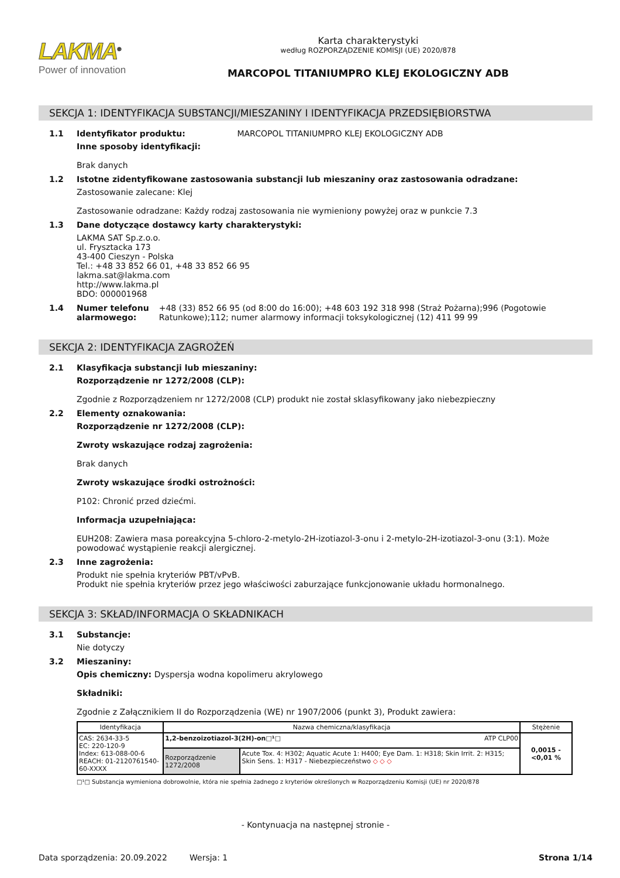LAKMA<sup>®</sup>
Power of innovation
Karta charakterystyki
według ROZPORZĄDZENIE KOMISJI (UE) 2020/878
MARCOPOL TITANIUMPRO KLEJ EKOLOGICZNY ADB
SEKCJA 1: IDENTYFIKACJA SUBSTANCJI/MIESZANINY I IDENTYFIKACJA PRZEDSIĘBIORSTWA
1.1 Identyfikator produktu: MARCOPOL TITANIUMPRO KLEJ EKOLOGICZNY ADB
Inne sposoby identyfikacji:
Brak danych
1.2 Istotne zidentyfikowane zastosowania substancji lub mieszaniny oraz zastosowania odradzane:
Zastosowanie zalecane: Klej
Zastosowanie odradzane: Każdy rodzaj zastosowania nie wymieniony powyżej oraz w punkcie 7.3
1.3 Dane dotyczące dostawcy karty charakterystyki:
LAKMA SAT Sp.z.o.o.
ul. Frysztacka 173
43-400 Cieszyn - Polska
Tel.: +48 33 852 66 01, +48 33 852 66 95
lakma.sat@lakma.com
http://www.lakma.pl
BDO: 000001968
1.4 Numer telefonu alarmowego: +48 (33) 852 66 95 (od 8:00 do 16:00); +48 603 192 318 998 (Straż Pożarna);996 (Pogotowie Ratunkowe);112; numer alarmowy informacji toksykologicznej (12) 411 99 99
SEKCJA 2: IDENTYFIKACJA ZAGROŻEŃ
2.1 Klasyfikacja substancji lub mieszaniny:
Rozporządzenie nr 1272/2008 (CLP):
Zgodnie z Rozporządzeniem nr 1272/2008 (CLP) produkt nie został sklasyfikowany jako niebezpieczny
2.2 Elementy oznakowania:
Rozporządzenie nr 1272/2008 (CLP):
Zwroty wskazujące rodzaj zagrożenia:
Brak danych
Zwroty wskazujące środki ostrożności:
P102: Chronić przed dziećmi.
Informacja uzupełniająca:
EUH208: Zawiera masa poreakcyjna 5-chloro-2-metylo-2H-izotiazol-3-onu i 2-metylo-2H-izotiazol-3-onu (3:1). Może powodować wystąpienie reakcji alergicznej.
2.3 Inne zagrożenia:
Produkt nie spełnia kryteriów PBT/vPvB.
Produkt nie spełnia kryteriów przez jego właściwości zaburzające funkcjonowanie układu hormonalnego.
SEKCJA 3: SKŁAD/INFORMACJA O SKŁADNIKACH
3.1 Substancje:
Nie dotyczy
3.2 Mieszaniny:
Opis chemiczny: Dyspersja wodna kopolimeru akrylowego
Składniki:
Zgodnie z Załącznikiem II do Rozporządzenia (WE) nr 1907/2006 (punkt 3), Produkt zawiera:
| Identyfikacja | Nazwa chemiczna/klasyfikacja | | Stężenie |
| --- | --- | --- | --- |
| CAS: 2634-33-5 EC: 220-120-9 Index: 613-088-00-6 REACH: 01-2120761540-60-XXXX | 1,2-benzoizotiazol-3(2H)-on□¹□ ATP CLP00 | | 0,0015 - <0,01 % |
| | Rozporządzenie 1272/2008 | Acute Tox. 4: H302; Aquatic Acute 1: H400; Eye Dam. 1: H318; Skin Irrit. 2: H315; Skin Sens. 1: H317 - Niebezpieczeństwo ◇ ◇ ◇ | |
□¹□ Substancja wymieniona dobrowolnie, która nie spełnia żadnego z kryteriów określonych w Rozporządzeniu Komisji (UE) nr 2020/878
- Kontynuacja na następnej stronie -
Data sporządzenia: 20.09.2022 Wersja: 1 Strona 1/14